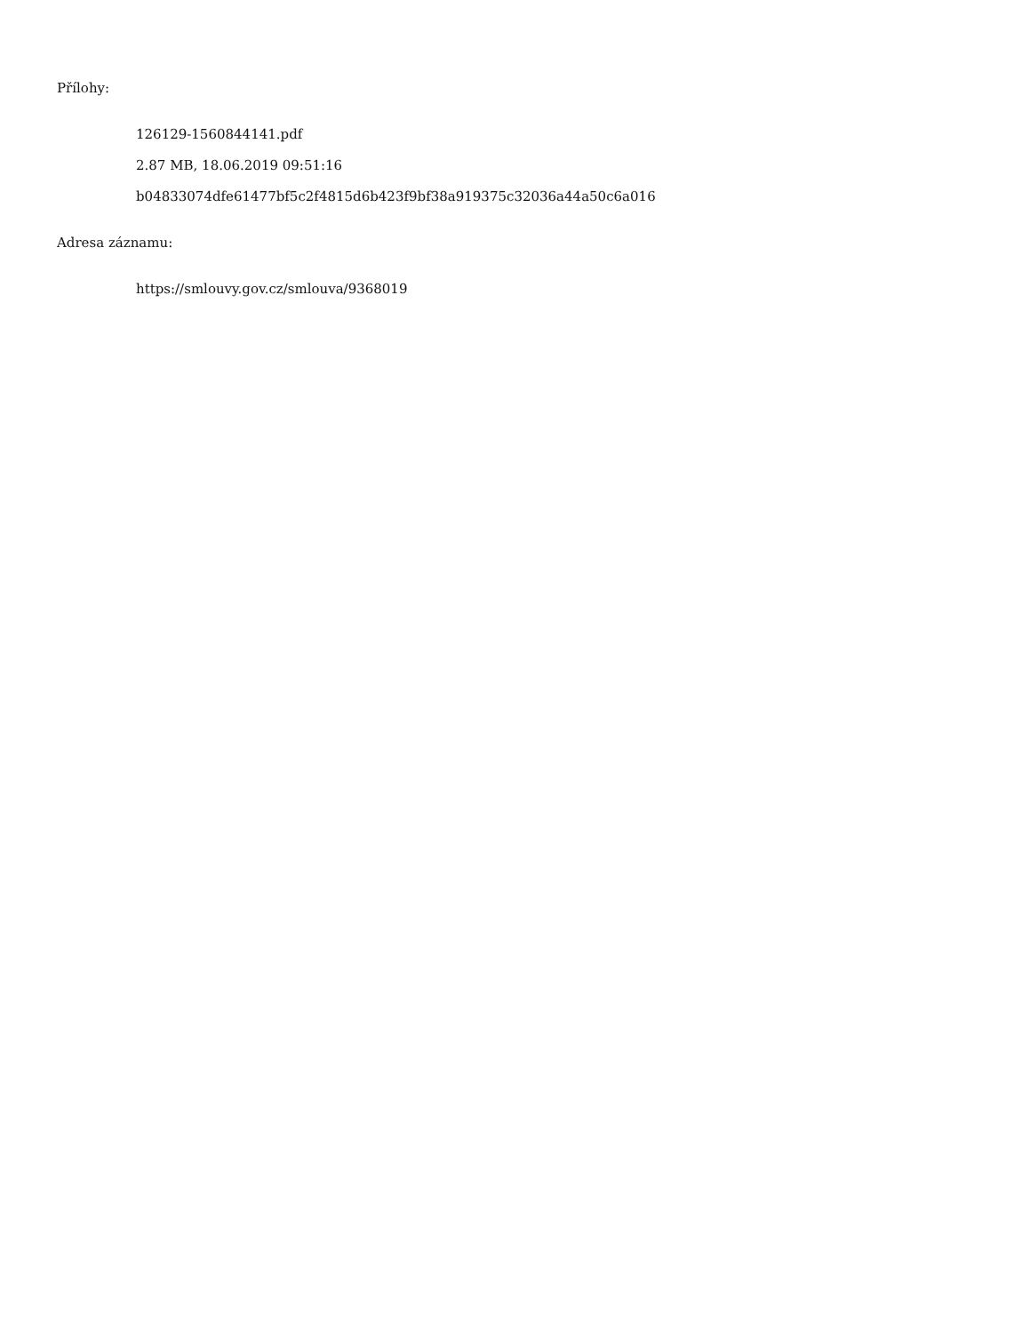Přílohy:
126129-1560844141.pdf
2.87 MB, 18.06.2019 09:51:16
b04833074dfe61477bf5c2f4815d6b423f9bf38a919375c32036a44a50c6a016
Adresa záznamu:
https://smlouvy.gov.cz/smlouva/9368019